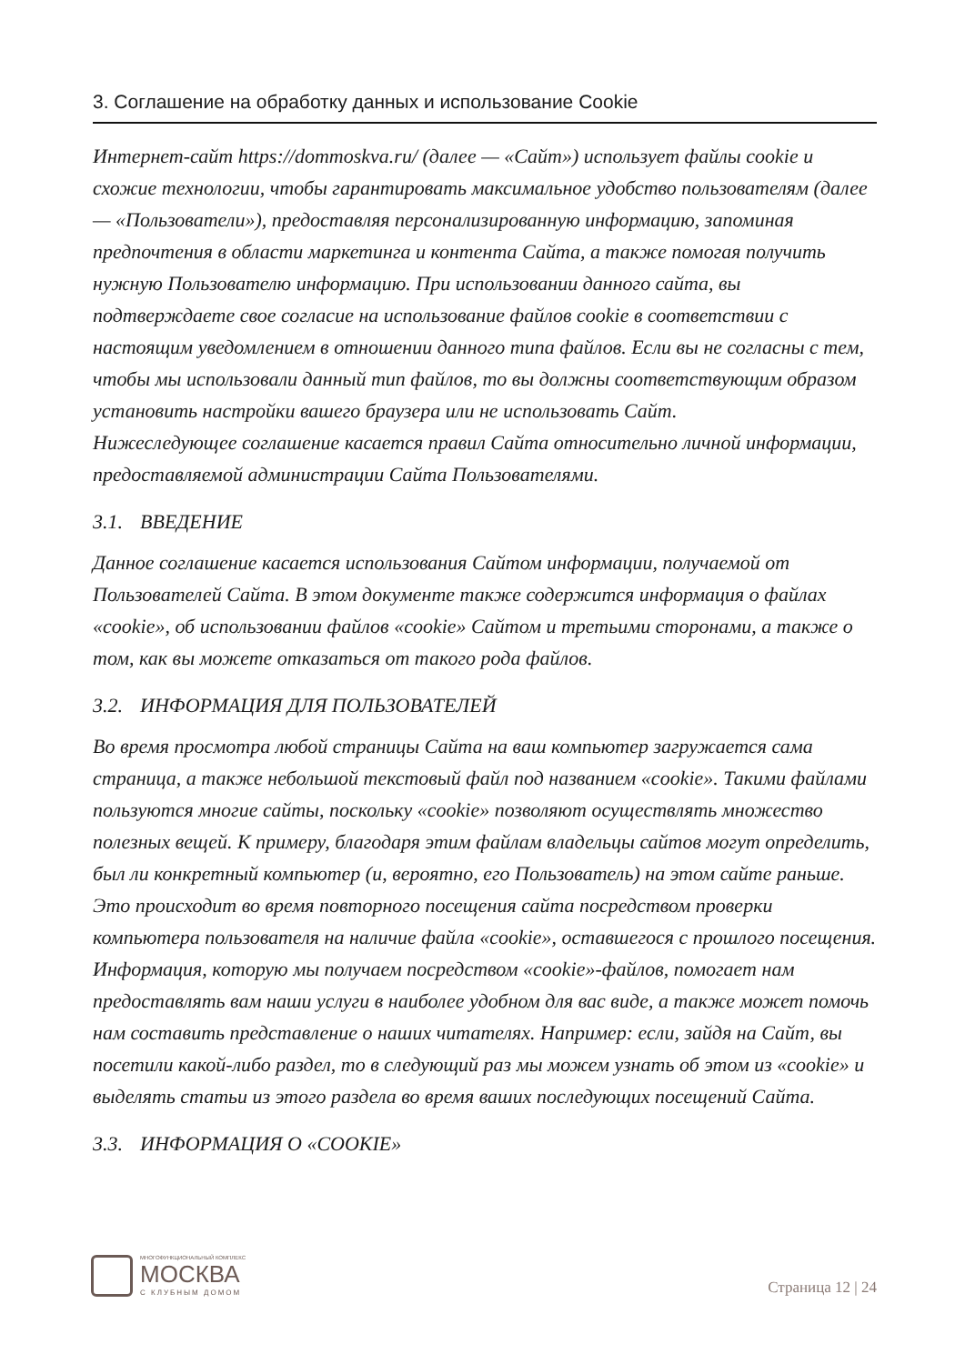3. Соглашение на обработку данных и использование Cookie
Интернет-сайт https://dommoskva.ru/ (далее — «Сайт») использует файлы cookie и схожие технологии, чтобы гарантировать максимальное удобство пользователям (далее — «Пользователи»), предоставляя персонализированную информацию, запоминая предпочтения в области маркетинга и контента Сайта, а также помогая получить нужную Пользователю информацию. При использовании данного сайта, вы подтверждаете свое согласие на использование файлов cookie в соответствии с настоящим уведомлением в отношении данного типа файлов. Если вы не согласны с тем, чтобы мы использовали данный тип файлов, то вы должны соответствующим образом установить настройки вашего браузера или не использовать Сайт.
Нижеследующее соглашение касается правил Сайта относительно личной информации, предоставляемой администрации Сайта Пользователями.
3.1. ВВЕДЕНИЕ
Данное соглашение касается использования Сайтом информации, получаемой от Пользователей Сайта. В этом документе также содержится информация о файлах «cookie», об использовании файлов «cookie» Сайтом и третьими сторонами, а также о том, как вы можете отказаться от такого рода файлов.
3.2. ИНФОРМАЦИЯ ДЛЯ ПОЛЬЗОВАТЕЛЕЙ
Во время просмотра любой страницы Сайта на ваш компьютер загружается сама страница, а также небольшой текстовый файл под названием «cookie». Такими файлами пользуются многие сайты, поскольку «cookie» позволяют осуществлять множество полезных вещей. К примеру, благодаря этим файлам владельцы сайтов могут определить, был ли конкретный компьютер (и, вероятно, его Пользователь) на этом сайте раньше. Это происходит во время повторного посещения сайта посредством проверки компьютера пользователя на наличие файла «cookie», оставшегося с прошлого посещения.
Информация, которую мы получаем посредством «cookie»-файлов, помогает нам предоставлять вам наши услуги в наиболее удобном для вас виде, а также может помочь нам составить представление о наших читателях. Например: если, зайдя на Сайт, вы посетили какой-либо раздел, то в следующий раз мы можем узнать об этом из «cookie» и выделять статьи из этого раздела во время ваших последующих посещений Сайта.
3.3. ИНФОРМАЦИЯ О «COOKIE»
МНОГОФУНКЦИОНАЛЬНЫЙ КОМПЛЕКС
МОСКВА
С КЛУБНЫМ ДОМОМ
Страница 12 | 24